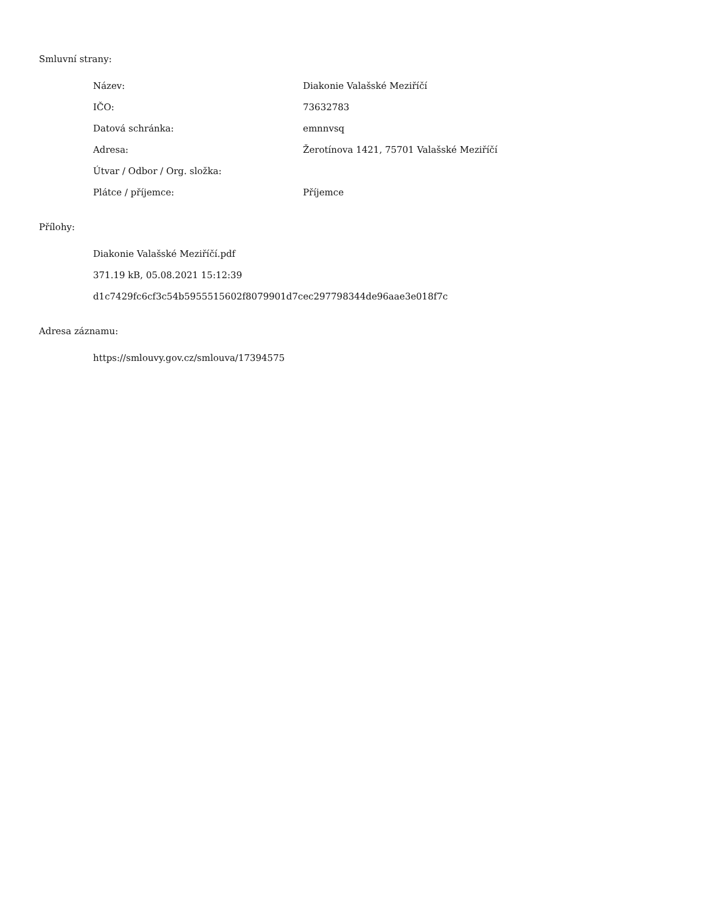Smluvní strany:
| Název: | Diakonie Valašské Meziříčí |
| IČO: | 73632783 |
| Datová schránka: | emnnvsq |
| Adresa: | Žerotínova 1421, 75701 Valašské Meziříčí |
| Útvar / Odbor / Org. složka: | |
| Plátce / příjemce: | Příjemce |
Přílohy:
Diakonie Valašské Meziříčí.pdf
371.19 kB, 05.08.2021 15:12:39
d1c7429fc6cf3c54b5955515602f8079901d7cec297798344de96aae3e018f7c
Adresa záznamu:
https://smlouvy.gov.cz/smlouva/17394575